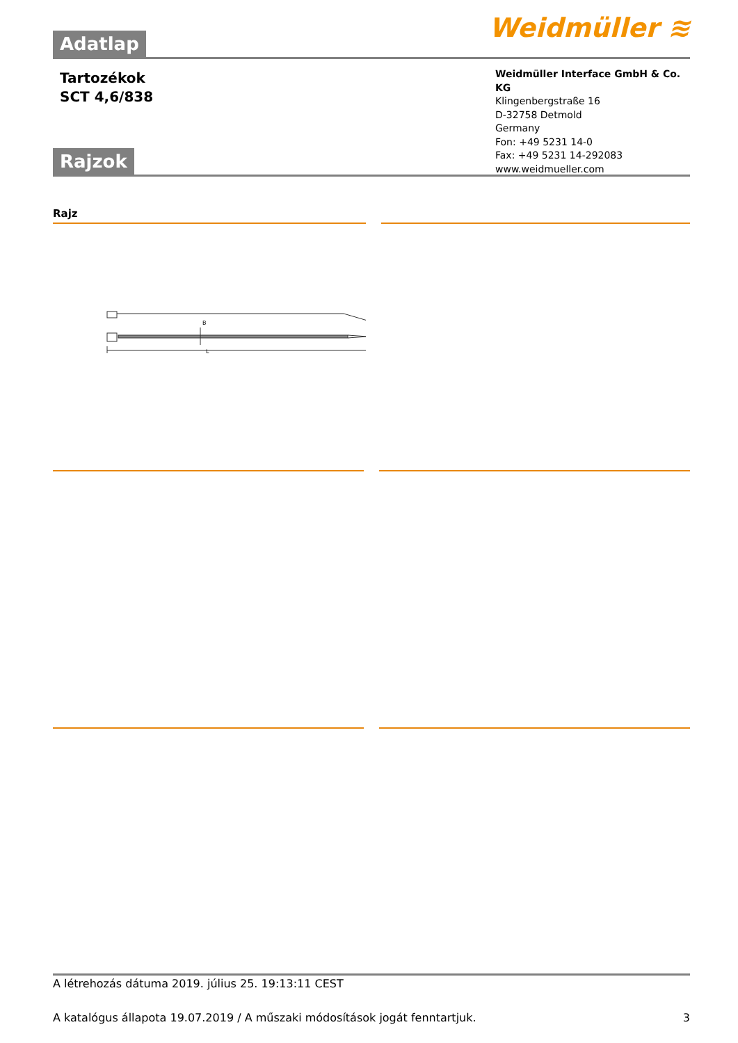Weidmüller ≋
Adatlap
Tartozékok
SCT 4,6/838
Weidmüller Interface GmbH & Co. KG
Klingenbergstraße 16
D-32758 Detmold
Germany
Fon: +49 5231 14-0
Fax: +49 5231 14-292083
www.weidmueller.com
Rajzok
Rajz
B
L
A létrehozás dátuma 2019. július 25. 19:13:11 CEST
A katalógus állapota 19.07.2019 / A műszaki módosítások jogát fenntartjuk. 3